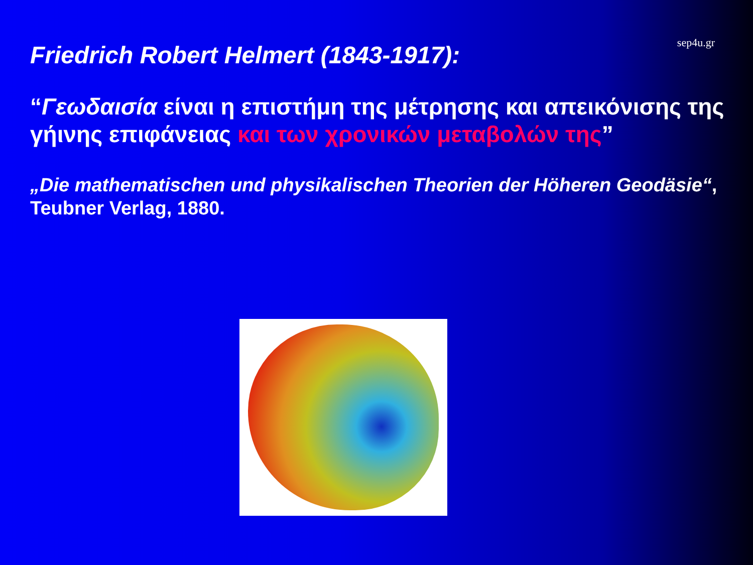sep4u.gr
Friedrich Robert Helmert (1843-1917):
“Γεωδαισία είναι η επιστήμη της μέτρησης και απεικόνισης της γήινης επιφάνειας και των χρονικών μεταβολών της”
„Die mathematischen und physikalischen Theorien der Höheren Geodäsie“, Teubner Verlag, 1880.